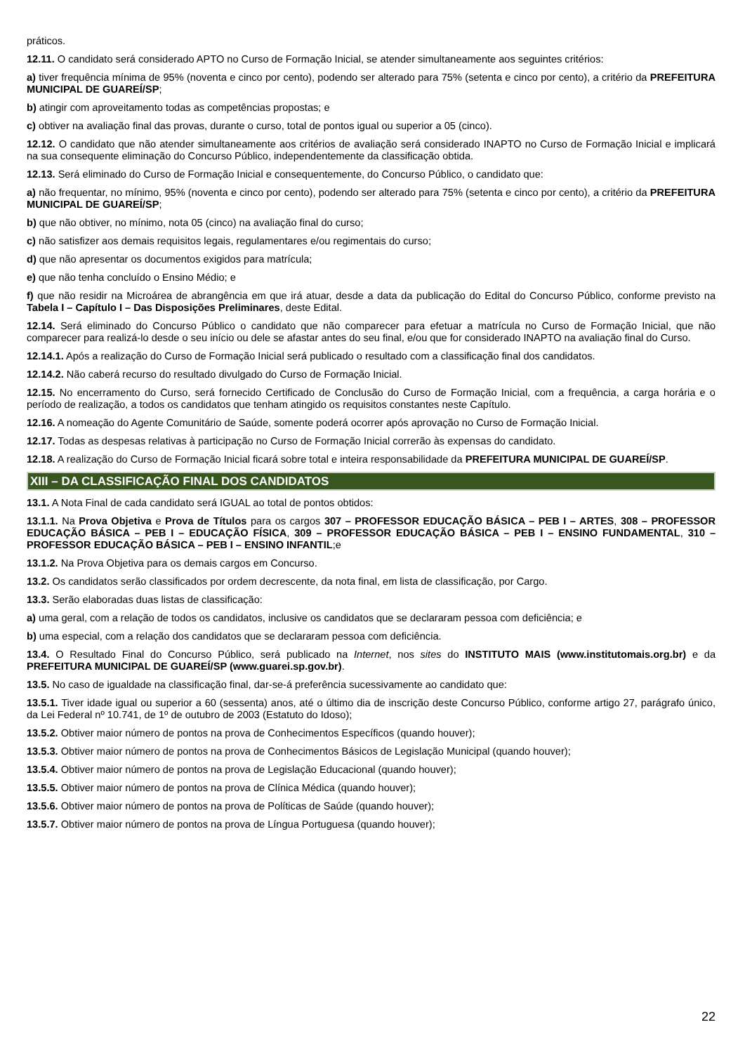práticos.
12.11. O candidato será considerado APTO no Curso de Formação Inicial, se atender simultaneamente aos seguintes critérios:
a) tiver frequência mínima de 95% (noventa e cinco por cento), podendo ser alterado para 75% (setenta e cinco por cento), a critério da PREFEITURA MUNICIPAL DE GUAREÍ/SP;
b) atingir com aproveitamento todas as competências propostas; e
c) obtiver na avaliação final das provas, durante o curso, total de pontos igual ou superior a 05 (cinco).
12.12. O candidato que não atender simultaneamente aos critérios de avaliação será considerado INAPTO no Curso de Formação Inicial e implicará na sua consequente eliminação do Concurso Público, independentemente da classificação obtida.
12.13. Será eliminado do Curso de Formação Inicial e consequentemente, do Concurso Público, o candidato que:
a) não frequentar, no mínimo, 95% (noventa e cinco por cento), podendo ser alterado para 75% (setenta e cinco por cento), a critério da PREFEITURA MUNICIPAL DE GUAREÍ/SP;
b) que não obtiver, no mínimo, nota 05 (cinco) na avaliação final do curso;
c) não satisfizer aos demais requisitos legais, regulamentares e/ou regimentais do curso;
d) que não apresentar os documentos exigidos para matrícula;
e) que não tenha concluído o Ensino Médio; e
f) que não residir na Microárea de abrangência em que irá atuar, desde a data da publicação do Edital do Concurso Público, conforme previsto na Tabela I – Capítulo I – Das Disposições Preliminares, deste Edital.
12.14. Será eliminado do Concurso Público o candidato que não comparecer para efetuar a matrícula no Curso de Formação Inicial, que não comparecer para realizá-lo desde o seu início ou dele se afastar antes do seu final, e/ou que for considerado INAPTO na avaliação final do Curso.
12.14.1. Após a realização do Curso de Formação Inicial será publicado o resultado com a classificação final dos candidatos.
12.14.2. Não caberá recurso do resultado divulgado do Curso de Formação Inicial.
12.15. No encerramento do Curso, será fornecido Certificado de Conclusão do Curso de Formação Inicial, com a frequência, a carga horária e o período de realização, a todos os candidatos que tenham atingido os requisitos constantes neste Capítulo.
12.16. A nomeação do Agente Comunitário de Saúde, somente poderá ocorrer após aprovação no Curso de Formação Inicial.
12.17. Todas as despesas relativas à participação no Curso de Formação Inicial correrão às expensas do candidato.
12.18. A realização do Curso de Formação Inicial ficará sobre total e inteira responsabilidade da PREFEITURA MUNICIPAL DE GUAREÍ/SP.
XIII – DA CLASSIFICAÇÃO FINAL DOS CANDIDATOS
13.1. A Nota Final de cada candidato será IGUAL ao total de pontos obtidos:
13.1.1. Na Prova Objetiva e Prova de Títulos para os cargos 307 – PROFESSOR EDUCAÇÃO BÁSICA – PEB I – ARTES, 308 – PROFESSOR EDUCAÇÃO BÁSICA – PEB I – EDUCAÇÃO FÍSICA, 309 – PROFESSOR EDUCAÇÃO BÁSICA – PEB I – ENSINO FUNDAMENTAL, 310 – PROFESSOR EDUCAÇÃO BÁSICA – PEB I – ENSINO INFANTIL;e
13.1.2. Na Prova Objetiva para os demais cargos em Concurso.
13.2. Os candidatos serão classificados por ordem decrescente, da nota final, em lista de classificação, por Cargo.
13.3. Serão elaboradas duas listas de classificação:
a) uma geral, com a relação de todos os candidatos, inclusive os candidatos que se declararam pessoa com deficiência; e
b) uma especial, com a relação dos candidatos que se declararam pessoa com deficiência.
13.4. O Resultado Final do Concurso Público, será publicado na Internet, nos sites do INSTITUTO MAIS (www.institutomais.org.br) e da PREFEITURA MUNICIPAL DE GUAREÍ/SP (www.guarei.sp.gov.br).
13.5. No caso de igualdade na classificação final, dar-se-á preferência sucessivamente ao candidato que:
13.5.1. Tiver idade igual ou superior a 60 (sessenta) anos, até o último dia de inscrição deste Concurso Público, conforme artigo 27, parágrafo único, da Lei Federal nº 10.741, de 1º de outubro de 2003 (Estatuto do Idoso);
13.5.2. Obtiver maior número de pontos na prova de Conhecimentos Específicos (quando houver);
13.5.3. Obtiver maior número de pontos na prova de Conhecimentos Básicos de Legislação Municipal (quando houver);
13.5.4. Obtiver maior número de pontos na prova de Legislação Educacional (quando houver);
13.5.5. Obtiver maior número de pontos na prova de Clínica Médica (quando houver);
13.5.6. Obtiver maior número de pontos na prova de Políticas de Saúde (quando houver);
13.5.7. Obtiver maior número de pontos na prova de Língua Portuguesa (quando houver);
22